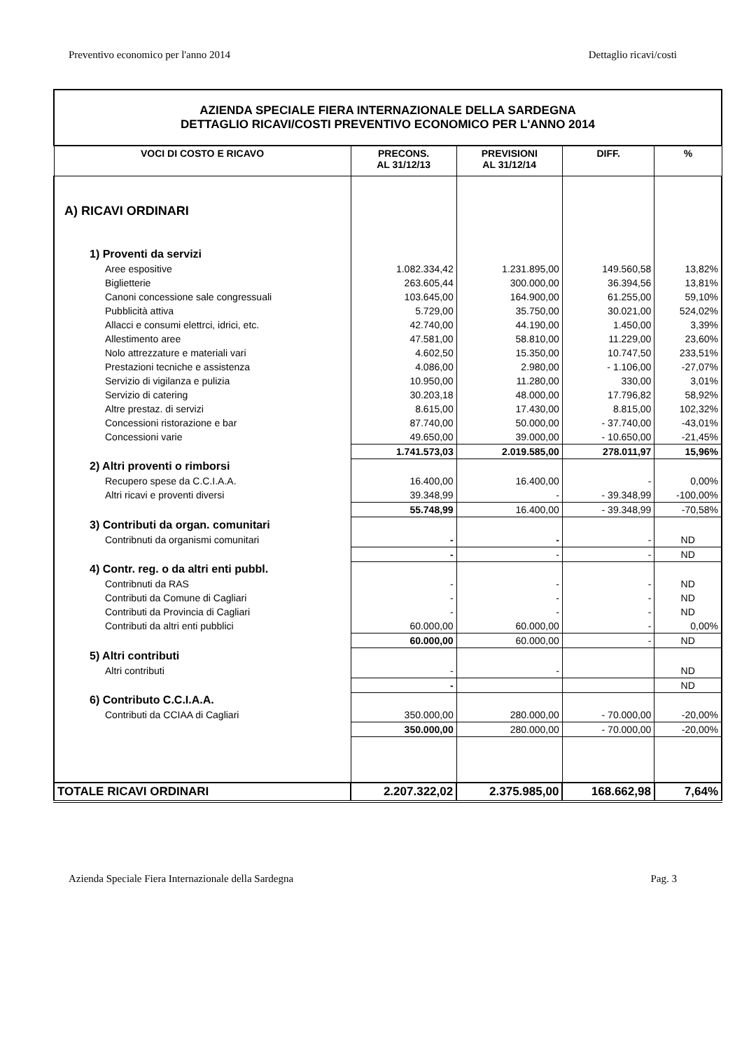Preventivo economico per l'anno 2014 Dettaglio ricavi/costi
| AZIENDA SPECIALE FIERA INTERNAZIONALE DELLA SARDEGNA DETTAGLIO RICAVI/COSTI PREVENTIVO ECONOMICO PER L'ANNO 2014 | | | | |
| VOCI DI COSTO E RICAVO | PRECONS. AL 31/12/13 | PREVISIONI AL 31/12/14 | DIFF. | % |
| A) RICAVI ORDINARI | | | | |
| 1) Proventi da servizi | | | | |
| Aree espositive | 1.082.334,42 | 1.231.895,00 | 149.560,58 | 13,82% |
| Biglietterie | 263.605,44 | 300.000,00 | 36.394,56 | 13,81% |
| Canoni concessione sale congressuali | 103.645,00 | 164.900,00 | 61.255,00 | 59,10% |
| Pubblicità attiva | 5.729,00 | 35.750,00 | 30.021,00 | 524,02% |
| Allacci e consumi elettrci, idrici, etc. | 42.740,00 | 44.190,00 | 1.450,00 | 3,39% |
| Allestimento aree | 47.581,00 | 58.810,00 | 11.229,00 | 23,60% |
| Nolo attrezzature e materiali vari | 4.602,50 | 15.350,00 | 10.747,50 | 233,51% |
| Prestazioni tecniche e assistenza | 4.086,00 | 2.980,00 | - 1.106,00 | -27,07% |
| Servizio di vigilanza e pulizia | 10.950,00 | 11.280,00 | 330,00 | 3,01% |
| Servizio di catering | 30.203,18 | 48.000,00 | 17.796,82 | 58,92% |
| Altre prestaz. di servizi | 8.615,00 | 17.430,00 | 8.815,00 | 102,32% |
| Concessioni ristorazione e bar | 87.740,00 | 50.000,00 | - 37.740,00 | -43,01% |
| Concessioni varie | 49.650,00 | 39.000,00 | - 10.650,00 | -21,45% |
| | 1.741.573,03 | 2.019.585,00 | 278.011,97 | 15,96% |
| 2) Altri proventi o rimborsi | | | | |
| Recupero spese da C.C.I.A.A. | 16.400,00 | 16.400,00 | - | 0,00% |
| Altri ricavi e proventi diversi | 39.348,99 | - | - 39.348,99 | -100,00% |
| | 55.748,99 | 16.400,00 | - 39.348,99 | -70,58% |
| 3) Contributi da organ. comunitari | | | | |
| Contribnuti da organismi comunitari | - | - | - | ND |
| | - | - | - | ND |
| 4) Contr. reg. o da altri enti pubbl. | | | | |
| Contribnuti da RAS | - | - | - | ND |
| Contributi da Comune di Cagliari | - | - | - | ND |
| Contributi da Provincia di Cagliari | - | - | - | ND |
| Contributi da altri enti pubblici | 60.000,00 | 60.000,00 | - | 0,00% |
| | 60.000,00 | 60.000,00 | - | ND |
| 5) Altri contributi | | | | |
| Altri contributi | - | - | | ND |
| | - | | | ND |
| 6) Contributo C.C.I.A.A. | | | | |
| Contributi da CCIAA di Cagliari | 350.000,00 | 280.000,00 | - 70.000,00 | -20,00% |
| | 350.000,00 | 280.000,00 | - 70.000,00 | -20,00% |
| TOTALE RICAVI ORDINARI | 2.207.322,02 | 2.375.985,00 | 168.662,98 | 7,64% |
Azienda Speciale Fiera Internazionale della Sardegna Pag. 3